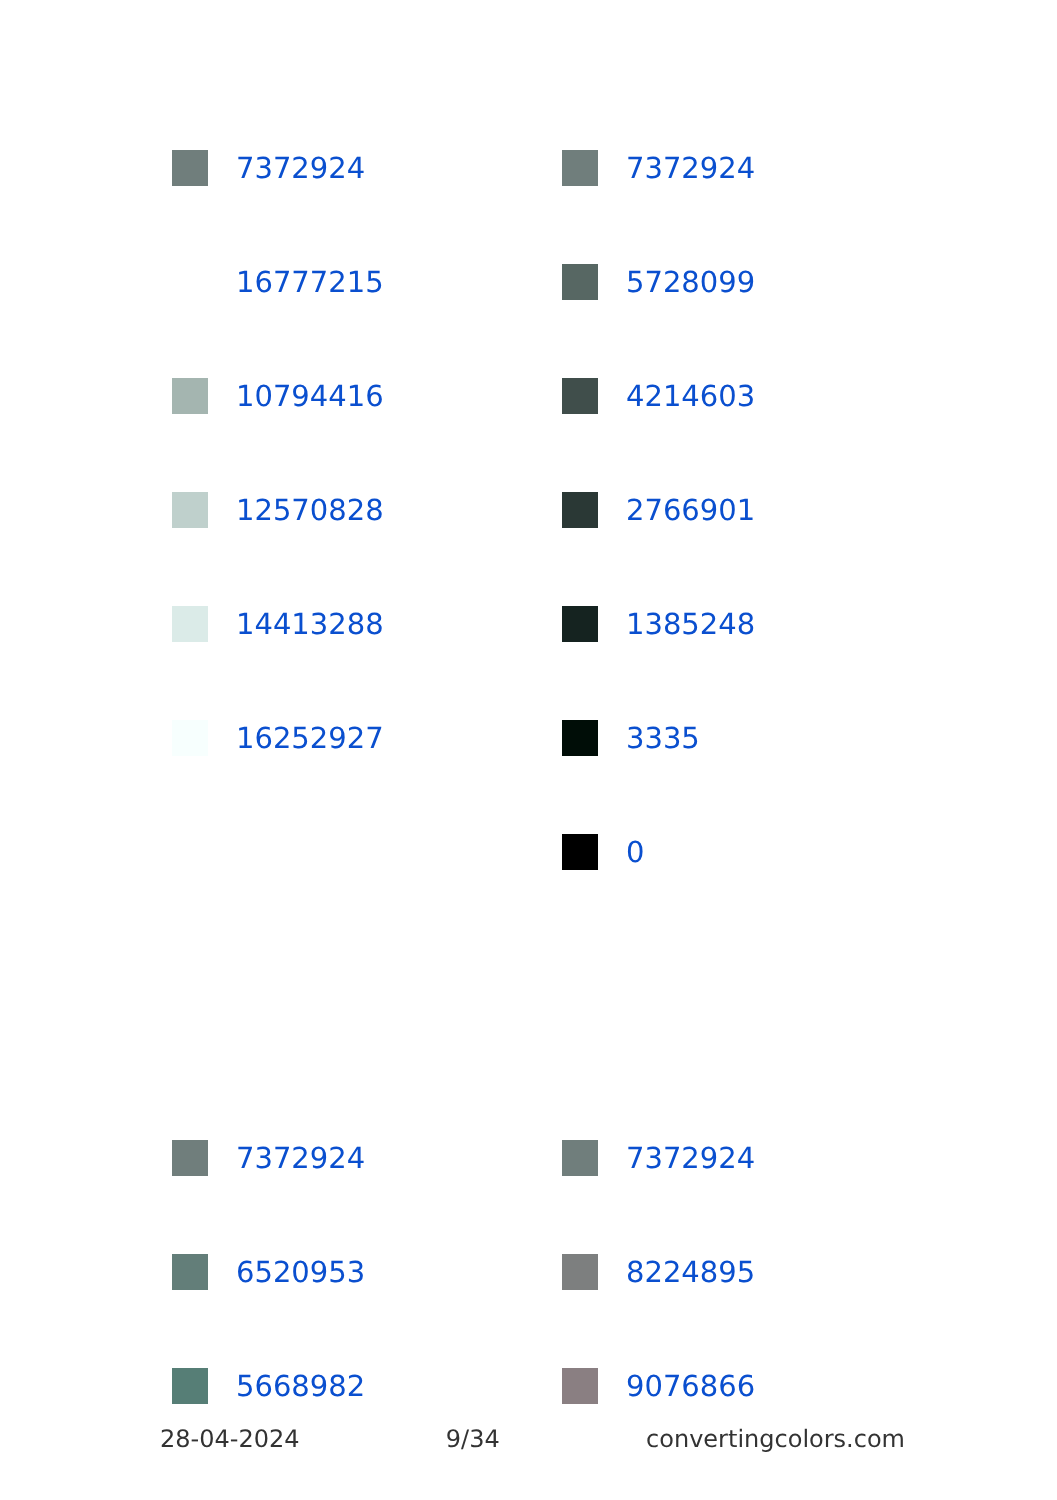7372924
16777215
10794416
12570828
14413288
16252927
7372924
5728099
4214603
2766901
1385248
3335
0
7372924
6520953
5668982
7372924
8224895
9076866
28-04-2024 9/34 convertingcolors.com